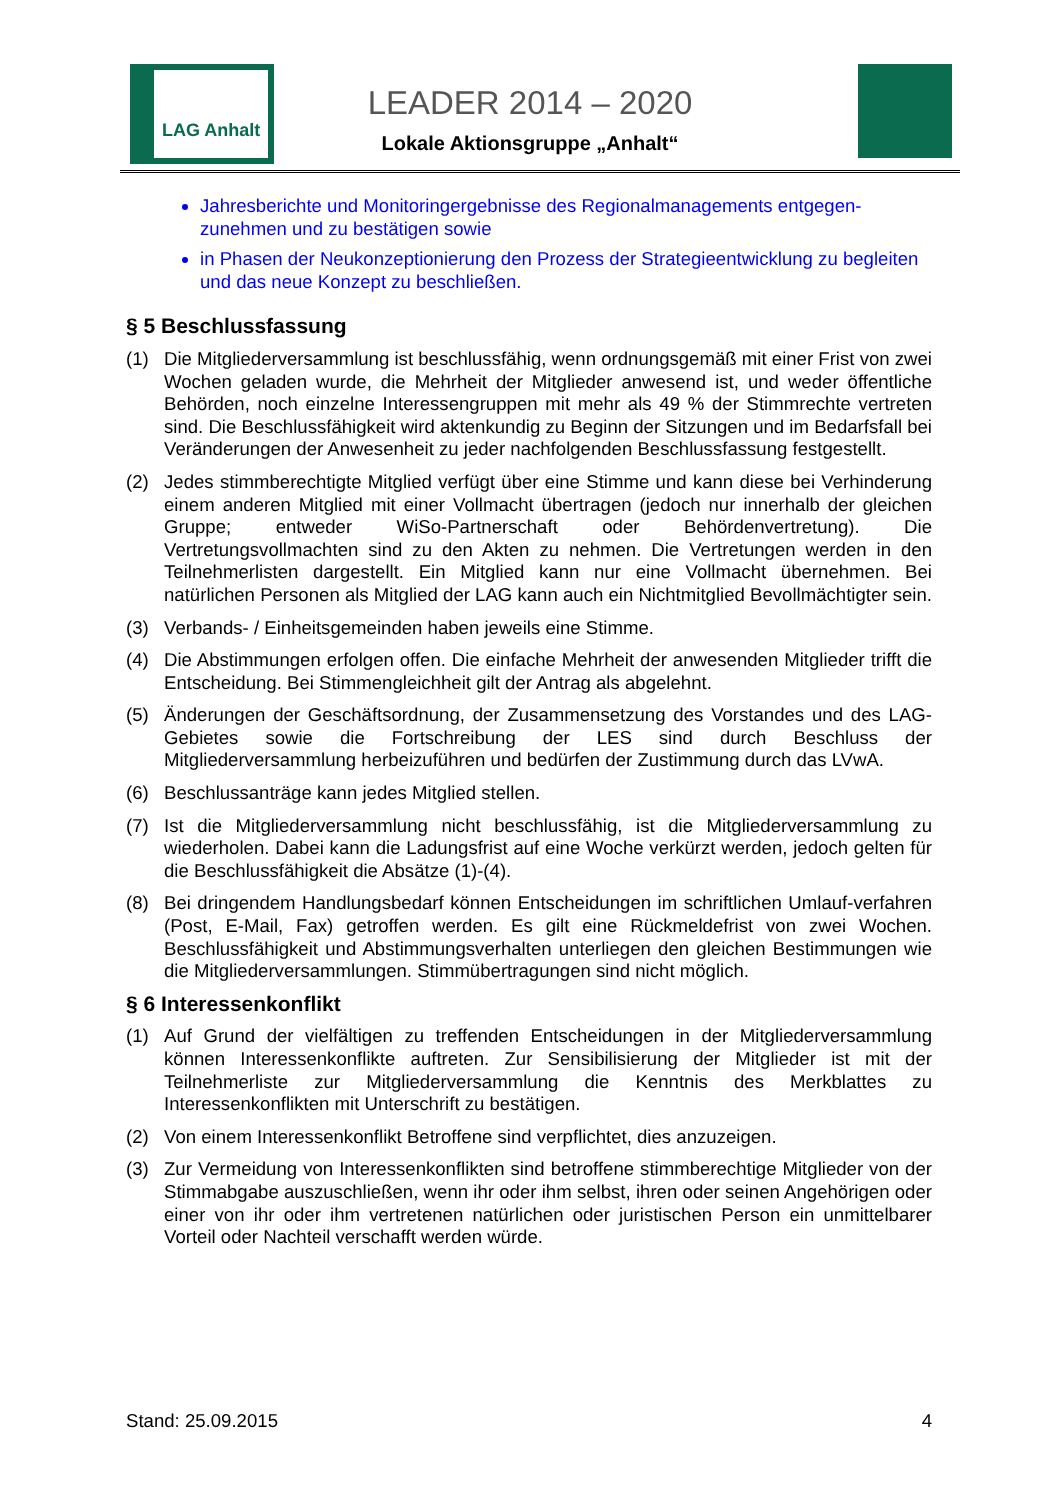LAG Anhalt
LEADER 2014 – 2020
Lokale Aktionsgruppe „Anhalt“
Jahresberichte und Monitoringergebnisse des Regionalmanagements entgegen-zunehmen und zu bestätigen sowie
in Phasen der Neukonzeptionierung den Prozess der Strategieentwicklung zu begleiten und das neue Konzept zu beschließen.
§ 5 Beschlussfassung
(1) Die Mitgliederversammlung ist beschlussfähig, wenn ordnungsgemäß mit einer Frist von zwei Wochen geladen wurde, die Mehrheit der Mitglieder anwesend ist, und weder öffentliche Behörden, noch einzelne Interessengruppen mit mehr als 49 % der Stimmrechte vertreten sind. Die Beschlussfähigkeit wird aktenkundig zu Beginn der Sitzungen und im Bedarfsfall bei Veränderungen der Anwesenheit zu jeder nachfolgenden Beschlussfassung festgestellt.
(2) Jedes stimmberechtigte Mitglied verfügt über eine Stimme und kann diese bei Verhinderung einem anderen Mitglied mit einer Vollmacht übertragen (jedoch nur innerhalb der gleichen Gruppe; entweder WiSo-Partnerschaft oder Behördenvertretung). Die Vertretungsvollmachten sind zu den Akten zu nehmen. Die Vertretungen werden in den Teilnehmerlisten dargestellt. Ein Mitglied kann nur eine Vollmacht übernehmen. Bei natürlichen Personen als Mitglied der LAG kann auch ein Nichtmitglied Bevollmächtigter sein.
(3) Verbands- / Einheitsgemeinden haben jeweils eine Stimme.
(4) Die Abstimmungen erfolgen offen. Die einfache Mehrheit der anwesenden Mitglieder trifft die Entscheidung. Bei Stimmengleichheit gilt der Antrag als abgelehnt.
(5) Änderungen der Geschäftsordnung, der Zusammensetzung des Vorstandes und des LAG-Gebietes sowie die Fortschreibung der LES sind durch Beschluss der Mitgliederversammlung herbeizuführen und bedürfen der Zustimmung durch das LVwA.
(6) Beschlussanträge kann jedes Mitglied stellen.
(7) Ist die Mitgliederversammlung nicht beschlussfähig, ist die Mitgliederversammlung zu wiederholen. Dabei kann die Ladungsfrist auf eine Woche verkürzt werden, jedoch gelten für die Beschlussfähigkeit die Absätze (1)-(4).
(8) Bei dringendem Handlungsbedarf können Entscheidungen im schriftlichen Umlauf-verfahren (Post, E-Mail, Fax) getroffen werden. Es gilt eine Rückmeldefrist von zwei Wochen. Beschlussfähigkeit und Abstimmungsverhalten unterliegen den gleichen Bestimmungen wie die Mitgliederversammlungen. Stimmübertragungen sind nicht möglich.
§ 6 Interessenkonflikt
(1) Auf Grund der vielfältigen zu treffenden Entscheidungen in der Mitgliederversammlung können Interessenkonflikte auftreten. Zur Sensibilisierung der Mitglieder ist mit der Teilnehmerliste zur Mitgliederversammlung die Kenntnis des Merkblattes zu Interessenkonflikten mit Unterschrift zu bestätigen.
(2) Von einem Interessenkonflikt Betroffene sind verpflichtet, dies anzuzeigen.
(3) Zur Vermeidung von Interessenkonflikten sind betroffene stimmberechtige Mitglieder von der Stimmabgabe auszuschließen, wenn ihr oder ihm selbst, ihren oder seinen Angehörigen oder einer von ihr oder ihm vertretenen natürlichen oder juristischen Person ein unmittelbarer Vorteil oder Nachteil verschafft werden würde.
Stand: 25.09.2015 4